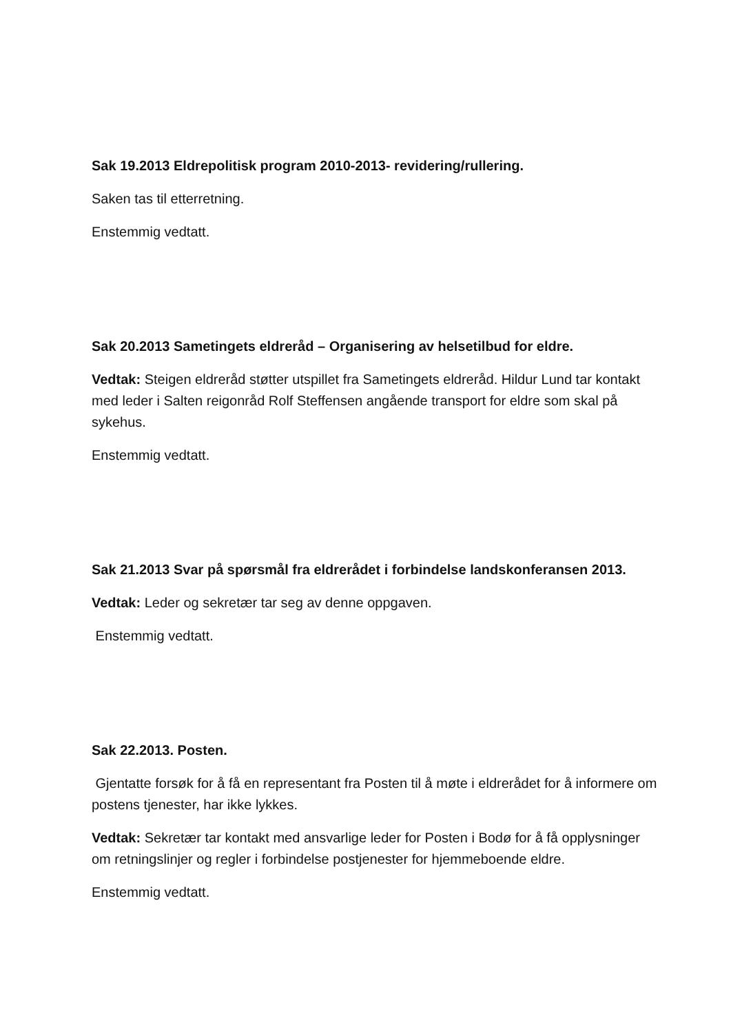Sak 19.2013 Eldrepolitisk program 2010-2013- revidering/rullering.
Saken tas til etterretning.
Enstemmig vedtatt.
Sak 20.2013 Sametingets eldreråd – Organisering av helsetilbud for eldre.
Vedtak: Steigen eldreråd støtter utspillet fra Sametingets eldreråd. Hildur Lund tar kontakt med leder i Salten reigonråd Rolf Steffensen angående transport for eldre som skal på sykehus.
Enstemmig vedtatt.
Sak 21.2013 Svar på spørsmål fra eldrerådet i forbindelse landskonferansen 2013.
Vedtak: Leder og sekretær tar seg av denne oppgaven.
Enstemmig vedtatt.
Sak 22.2013. Posten.
Gjentatte forsøk for å få en representant fra Posten til å møte i eldrerådet for å informere om postens tjenester, har ikke lykkes.
Vedtak: Sekretær tar kontakt med ansvarlige leder for Posten i Bodø for å få opplysninger om retningslinjer og regler i forbindelse postjenester for hjemmeboende eldre.
Enstemmig vedtatt.